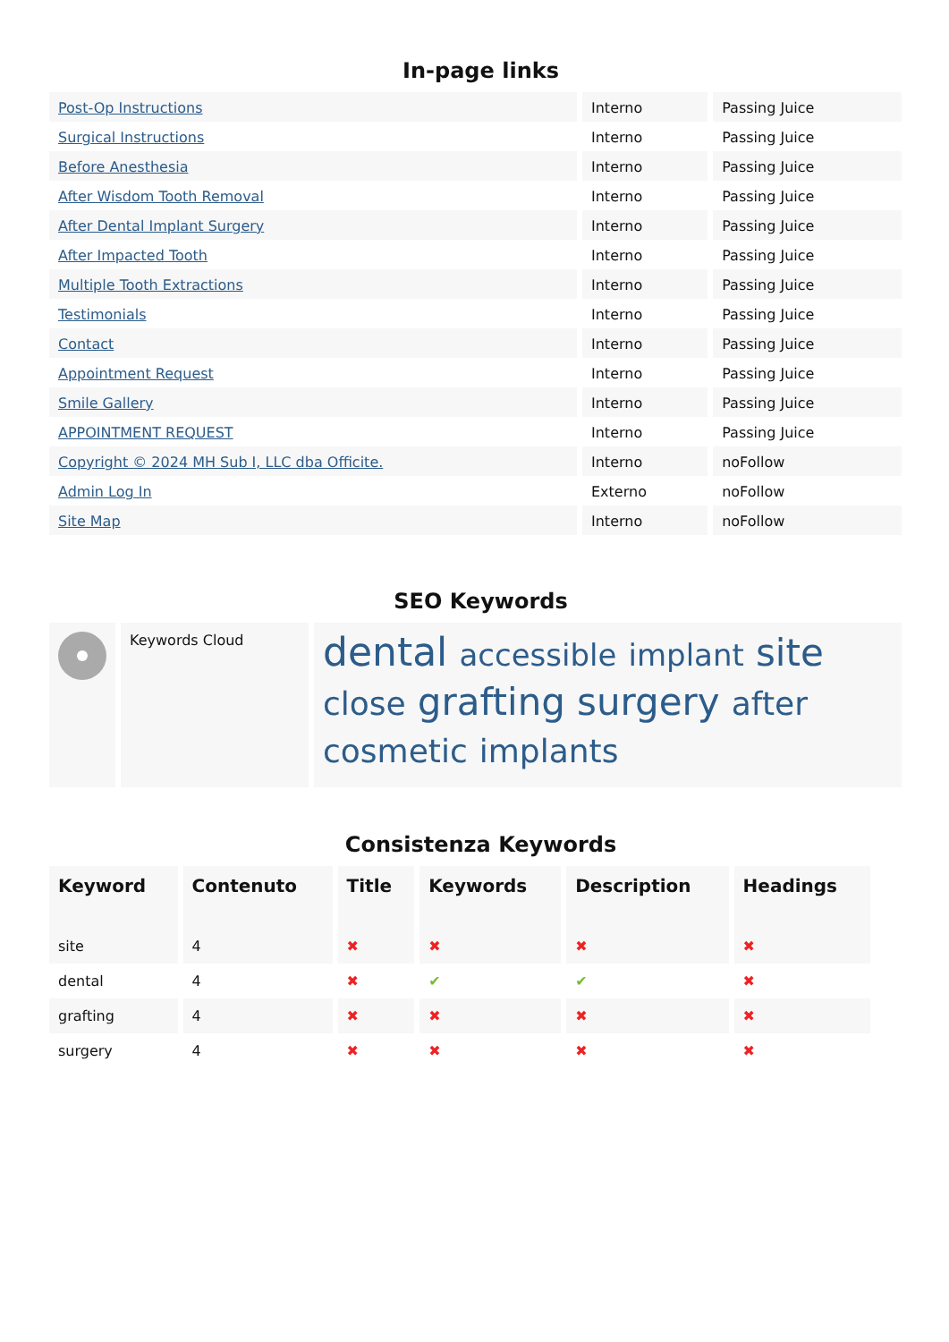In-page links
| Post-Op Instructions | Interno | Passing Juice |
| Surgical Instructions | Interno | Passing Juice |
| Before Anesthesia | Interno | Passing Juice |
| After Wisdom Tooth Removal | Interno | Passing Juice |
| After Dental Implant Surgery | Interno | Passing Juice |
| After Impacted Tooth | Interno | Passing Juice |
| Multiple Tooth Extractions | Interno | Passing Juice |
| Testimonials | Interno | Passing Juice |
| Contact | Interno | Passing Juice |
| Appointment Request | Interno | Passing Juice |
| Smile Gallery | Interno | Passing Juice |
| APPOINTMENT REQUEST | Interno | Passing Juice |
| Copyright © 2024 MH Sub I, LLC dba Officite. | Interno | noFollow |
| Admin Log In | Externo | noFollow |
| Site Map | Interno | noFollow |
SEO Keywords
| | Keywords Cloud | dental accessible implant site close grafting surgery after cosmetic implants |
Consistenza Keywords
| Keyword | Contenuto | Title | Keywords | Description | Headings |
| --- | --- | --- | --- | --- | --- |
| site | 4 | ✖ | ✖ | ✖ | ✖ |
| dental | 4 | ✖ | ✔ | ✔ | ✖ |
| grafting | 4 | ✖ | ✖ | ✖ | ✖ |
| surgery | 4 | ✖ | ✖ | ✖ | ✖ |